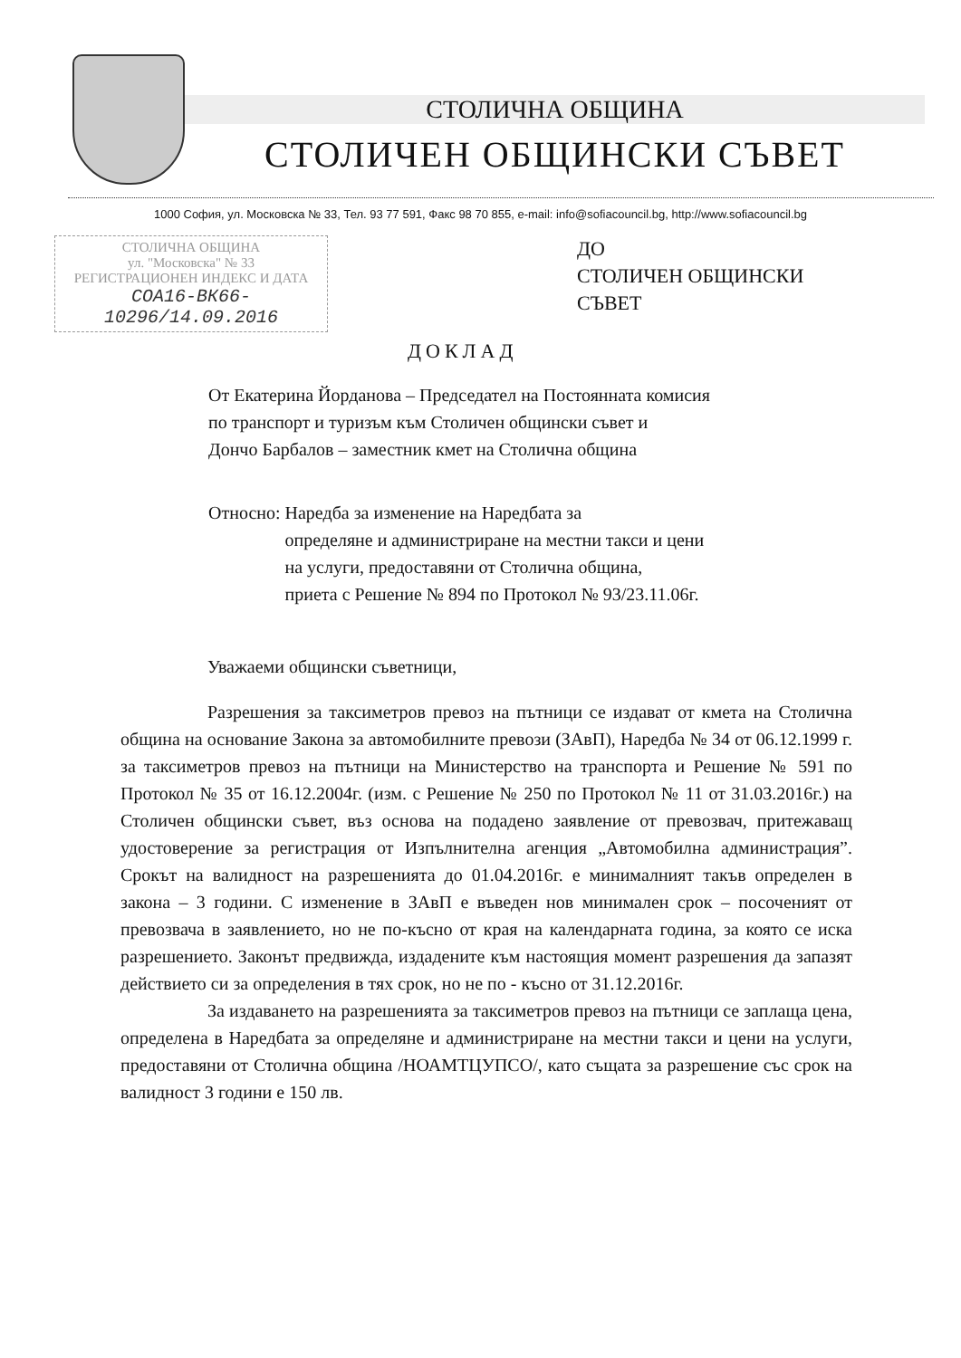СТОЛИЧНА ОБЩИНА
СТОЛИЧЕН ОБЩИНСКИ СЪВЕТ
1000 София, ул. Московска № 33, Тел. 93 77 591, Факс 98 70 855, e-mail: info@sofiacouncil.bg, http://www.sofiacouncil.bg
СТОЛИЧНА ОБЩИНА
ул. "Московска" № 33
РЕГИСТРАЦИОНЕН ИНДЕКС И ДАТА
СОА16-ВК66-10296/14.09.2016
ДО
СТОЛИЧЕН ОБЩИНСКИ
СЪВЕТ
ДОКЛАД
От Екатерина Йорданова – Председател на Постоянната комисия
по транспорт и туризъм към Столичен общински съвет и
Дончо Барбалов – заместник кмет на Столична община
Относно: Наредба за изменение на Наредбата за
определяне и администриране на местни такси и цени
на услуги, предоставяни от Столична община,
приета с Решение № 894 по Протокол № 93/23.11.06г.
Уважаеми общински съветници,
Разрешения за таксиметров превоз на пътници се издават от кмета на Столична община на основание Закона за автомобилните превози (ЗАвП), Наредба № 34 от 06.12.1999 г. за таксиметров превоз на пътници на Министерство на транспорта и Решение № 591 по Протокол № 35 от 16.12.2004г. (изм. с Решение № 250 по Протокол № 11 от 31.03.2016г.) на Столичен общински съвет, въз основа на подадено заявление от превозвач, притежаващ удостоверение за регистрация от Изпълнителна агенция „Автомобилна администрация”. Срокът на валидност на разрешенията до 01.04.2016г. е минималният такъв определен в закона – 3 години. С изменение в ЗАвП е въведен нов минимален срок – посоченият от превозвача в заявлението, но не по-късно от края на календарната година, за която се иска разрешението. Законът предвижда, издадените към настоящия момент разрешения да запазят действието си за определения в тях срок, но не по - късно от 31.12.2016г.
За издаването на разрешенията за таксиметров превоз на пътници се заплаща цена, определена в Наредбата за определяне и администриране на местни такси и цени на услуги, предоставяни от Столична община /НОАМТЦУПСО/, като същата за разрешение със срок на валидност 3 години е 150 лв.